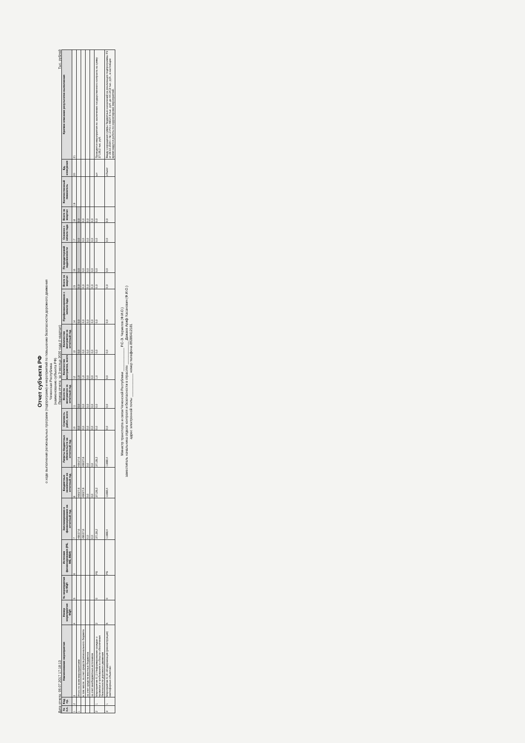Отчет субъекта РФ
о ходе выполнения региональных программ (подпрограмм) и мероприятий по повышению безопасности дорожного движения
Чеченская Республика
(наименование субъекта РФ)
Дата отчета: 06.07.2017 17:18:13 Период отчета: за 3 месяца 2020 года (I квартал) Тыс. рублей
| № п.п. | Код пр. | Наименование мероприятия | Номер мероприятия ФЦП | № мероприятия по ФЦП | Источник финансирования (РБ, МБ, ВБИ) | Запланировано к финансированию на отчетный год | Бюджетные назначения на отчетный год | Лимиты бюджетных обязательств на отчетный год | Стоимость работ, всего | Всего по контрактам за отчетный год | Количество контрактов, всего | Количество контрактов за отчетный год | Профинансировано с начала года | Всего за квартал | По кредиторской задолженности | Освоено с начала года | Всего за квартал | Количественный показатель | Ед. измерения | Краткое описание результатов выполнения |
| --- | --- | --- | --- | --- | --- | --- | --- | --- | --- | --- | --- | --- | --- | --- | --- | --- | --- | --- | --- | --- |
| 1 | 2 | 3 | 4 | 5 | 6 | 7 | 8 | 9 | 10 | 11 | 12 | 13 | 14 | 15 | 16 | 17 | 18 | 19 | 20 | 21 |
| 1 | | Итого по всем мероприятиям | | | | 49027,6 | 49027,6 | 49027,6 | 0,0 | 0,0 | 1,0 | 0,0 | 0,0 | 0,0 | 0,0 | 0,0 | 0,0 | | | |
| | | в том числе: за счет средств регионального бюджета | | | | 49027,6 | 49027,6 | 49027,6 | 0,0 | 0,0 | 1,0 | 0,0 | 0,0 | 0,0 | 0,0 | 0,0 | 0,0 | | | |
| | | за счет средств местных бюджетов | | | | 0,0 | 0,0 | 0,0 | 0,0 | 0,0 | 0,0 | 0,0 | 0,0 | 0,0 | 0,0 | 0,0 | 0,0 | | | |
| | | за счет внебюджетных источников | | | | 0,0 | 0,0 | 0,0 | 0,0 | 0,0 | 0,0 | 0,0 | 0,0 | 0,0 | 0,0 | 0,0 | 0,0 | | | |
| 2 | 1 | Мероприятие 6.13 Информирование граждан о правилах и требованиях в области обеспечения безопасности дорожного движения | 2 | 0 | РБ | 37139,2 | 37139,2 | 37139,2 | 0,0 | 0,0 | 1,0 | 0,0 | 0,0 | 0,0 | 0,0 | 0,0 | 0,0 | | шт | Проводятся мероприятия по заключению государственного контракта на сумму 37139,2 тыс. руб. |
| 3 | 1 | Мероприятие 6.18 «Модернизация (реконструкция) светофорных объектов» | 5 | 0 | РБ | 11888,4 | 11888,4 | 11888,4 | 0,0 | 0,0 | 0,0 | 0,0 | 0,0 | 0,0 | 0,0 | 0,0 | 0,0 | | объект | Ввиду сокращения суммы бюджетных назначений на реализацию подпрограммы РЗ от 28.02.2020 г. № 12-РЗ с 49027,6 тыс. руб. до 44124,8 тыс. руб., в настоящее время ведутся работы по корректировке мероприятий. |
Министр транспорта и связи Чеченской Республики ____________ Р.С-Э. Чериегов (Ф.И.О.)
заместитель начальника отдела контроля и безопасности в отраслях ____________ Дажаев Ариф Хасанович (Ф.И.О.)
адрес электронной почты ____________ номер телефона 89286412181